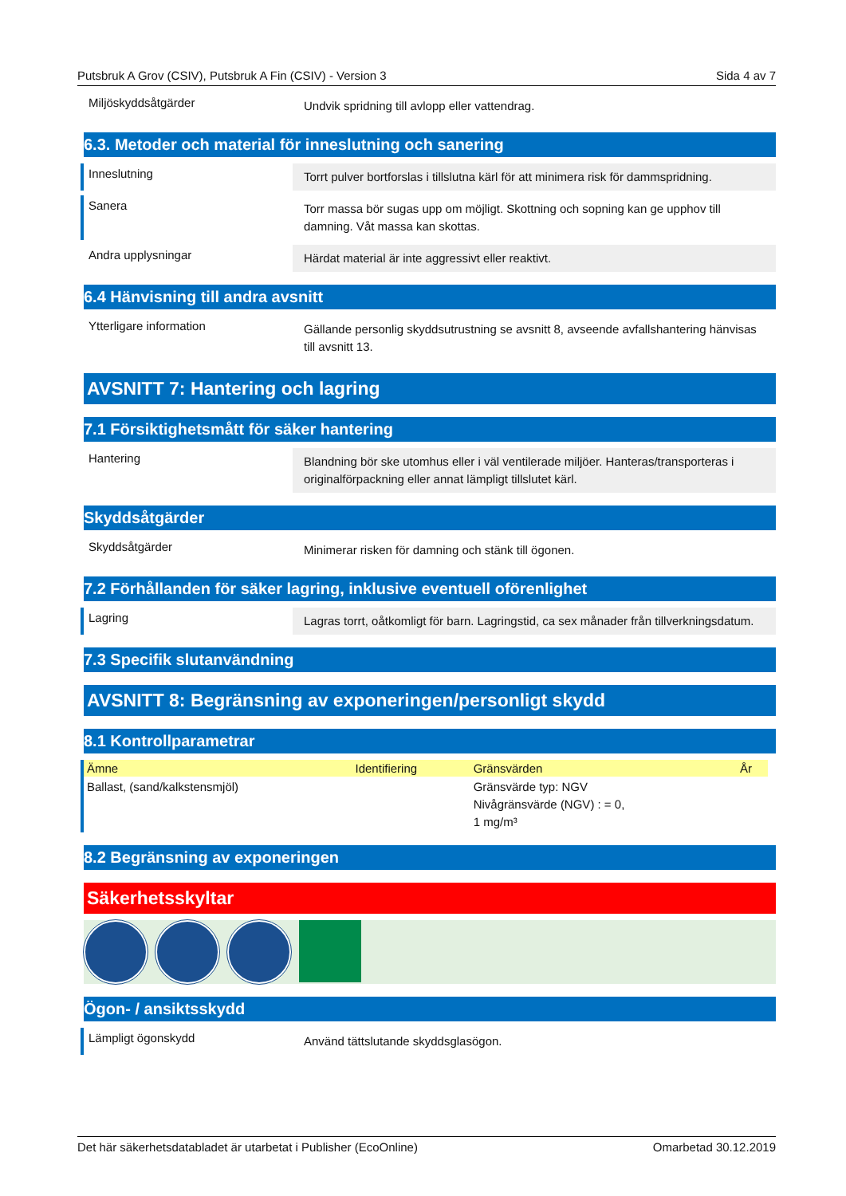Putsbruk A Grov (CSIV), Putsbruk A Fin (CSIV) - Version 3 Sida 4 av 7
Miljöskyddsåtgärder
Undvik spridning till avlopp eller vattendrag.
6.3. Metoder och material för inneslutning och sanering
Inneslutning
Torrt pulver bortforslas i tillslutna kärl för att minimera risk för dammspridning.
Sanera
Torr massa bör sugas upp om möjligt. Skottning och sopning kan ge upphov till damning. Våt massa kan skottas.
Andra upplysningar
Härdat material är inte aggressivt eller reaktivt.
6.4 Hänvisning till andra avsnitt
Ytterligare information
Gällande personlig skyddsutrustning se avsnitt 8, avseende avfallshantering hänvisas till avsnitt 13.
AVSNITT 7: Hantering och lagring
7.1 Försiktighetsmått för säker hantering
Hantering
Blandning bör ske utomhus eller i väl ventilerade miljöer. Hanteras/transporteras i originalförpackning eller annat lämpligt tillslutet kärl.
Skyddsåtgärder
Skyddsåtgärder
Minimerar risken för damning och stänk till ögonen.
7.2 Förhållanden för säker lagring, inklusive eventuell oförenlighet
Lagring
Lagras torrt, oåtkomligt för barn. Lagringstid, ca sex månader från tillverkningsdatum.
7.3 Specifik slutanvändning
AVSNITT 8: Begränsning av exponeringen/personligt skydd
8.1 Kontrollparametrar
| Ämne | Identifiering | Gränsvärden | År |
| --- | --- | --- | --- |
| Ballast, (sand/kalkstensmjöl) | | Gränsvärde typ: NGV Nivågränsvärde (NGV) : = 0, 1 mg/m³ | |
8.2 Begränsning av exponeringen
Säkerhetsskyltar
Ögon- / ansiktsskydd
Lämpligt ögonskydd
Använd tättslutande skyddsglasögon.
Det här säkerhetsdatabladet är utarbetat i Publisher (EcoOnline) Omarbetad 30.12.2019